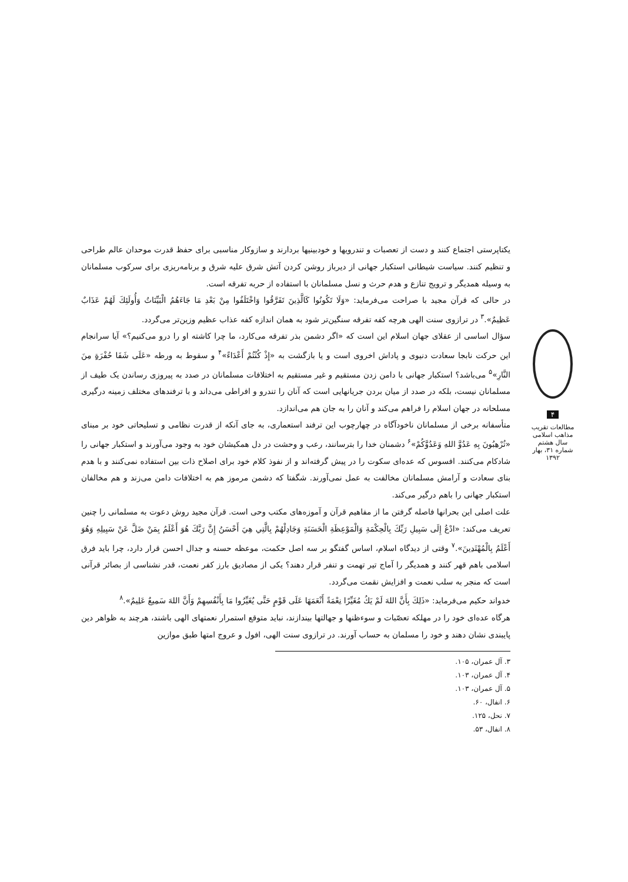۴
مطالعات تقریب مذاهب اسلامی
سال هشتم
شماره ۳۱، بهار ۱۳۹۲
یکتاپرستی اجتماع کنند و دست از تعصبات و تندرویها و خودبینیها بردارند و سازوکار مناسبی برای حفظ قدرت موحدان عالم طراحی و تنظیم کنند. سیاست شیطانی استکبار جهانی از دیرباز روشن کردن آتش شرق علیه شرق و برنامه‌ریزی برای سرکوب مسلمانان به وسیله همدیگر و ترویج تنازع و هدم حرث و نسل مسلمانان با استفاده از حربه تفرقه است.
در حالی که قرآن مجید با صراحت می‌فرماید: «وَلَا تَكُونُوا كَالَّذِينَ تَفَرَّقُوا وَاخْتَلَفُوا مِنْ بَعْدِ مَا جَاءَهُمُ الْبَيِّنَاتُ وَأُولَئِكَ لَهُمْ عَذَابٌ عَظِيمٌ».<sup>۳</sup> در ترازوی سنت الهی هرچه کفه تفرقه سنگین‌تر شود به همان اندازه کفه عذاب عظیم وزین‌تر می‌گردد.
سؤال اساسی از عقلای جهان اسلام این است که «اگر دشمن بذر تفرقه می‌کارد، ما چرا کاشته او را درو می‌کنیم؟» آیا سرانجام این حرکت نابجا سعادت دنیوی و پاداش اخروی است و یا بازگشت به «إِذْ كُنْتُمْ أَعْدَاءً»<sup>۴</sup> و سقوط به ورطه «عَلَى شَفَا حُفْرَةٍ مِنَ النَّارِ»<sup>۵</sup> می‌باشد؟ استکبار جهانی با دامن زدن مستقیم و غیر مستقیم به اختلافات مسلمانان در صدد به پیروزی رساندن یک طیف از مسلمانان نیست، بلکه در صدد از میان بردن جریانهایی است که آنان را تندرو و افراطی می‌داند و با ترفندهای مختلف زمینه درگیری مسلحانه در جهان اسلام را فراهم می‌کند و آنان را به جان هم می‌اندازد.
متأسفانه برخی از مسلمانان ناخودآگاه در چهارچوب این ترفند استعماری، به جای آنکه از قدرت نظامی و تسلیحاتی خود بر مبنای «تُرْهِبُونَ بِهِ عَدُوَّ اللهِ وَعَدُوَّكُمْ»<sup>۶</sup> دشمنان خدا را بترسانند، رعب و وحشت در دل همکیشان خود به وجود می‌آورند و استکبار جهانی را شادکام می‌کنند. افسوس که عده‌ای سکوت را در پیش گرفته‌اند و از نفوذ کلام خود برای اصلاح ذات بین استفاده نمی‌کنند و با هدم بنای سعادت و آرامش مسلمانان مخالفت به عمل نمی‌آورند. شگفتا که دشمن مرموز هم به اختلافات دامن می‌زند و هم مخالفان استکبار جهانی را باهم درگیر می‌کند.
علت اصلی این بحرانها فاصله گرفتن ما از مفاهیم قرآن و آموزه‌های مکتب وحی است. قرآن مجید روش دعوت به مسلمانی را چنین تعریف می‌کند: «ادْعُ إِلَى سَبِيلِ رَبِّكَ بِالْحِكْمَةِ وَالْمَوْعِظَةِ الْحَسَنَةِ وَجَادِلْهُمْ بِالَّتِي هِيَ أَحْسَنُ إِنَّ رَبَّكَ هُوَ أَعْلَمُ بِمَنْ ضَلَّ عَنْ سَبِيلِهِ وَهُوَ أَعْلَمُ بِالْمُهْتَدِينَ».<sup>۷</sup> وقتی از دیدگاه اسلام، اساس گفتگو بر سه اصل حکمت، موعظه حسنه و جدال احسن قرار دارد، چرا باید فرق اسلامی باهم قهر کنند و همدیگر را آماج تیر تهمت و تنفر قرار دهند؟ یکی از مصادیق بارز کفر نعمت، قدر نشناسی از بصائر قرآنی است که منجر به سلب نعمت و افزایش نقمت می‌گردد.
خدواند حکیم می‌فرماید: «ذَلِكَ بِأَنَّ اللهَ لَمْ يَكُ مُغَيِّرًا نِعْمَةً أَنْعَمَهَا عَلَى قَوْمٍ حَتَّى يُغَيِّرُوا مَا بِأَنْفُسِهِمْ وَأَنَّ اللهَ سَمِيعٌ عَلِيمٌ».<sup>۸</sup>
هرگاه عده‌ای خود را در مهلکه تعصّبات و سوءظنها و جهالتها بیندازند، نباید متوقع استمرار نعمتهای الهی باشند، هرچند به ظواهر دین پایبندی نشان دهند و خود را مسلمان به حساب آورند. در ترازوی سنت الهی، افول و عروج امتها طبق موازین
۳. آل عمران، ۱۰۵.
۴. آل عمران، ۱۰۳.
۵. آل عمران، ۱۰۳.
۶. انفال، ۶۰.
۷. نحل، ۱۲۵.
۸. انفال، ۵۳.